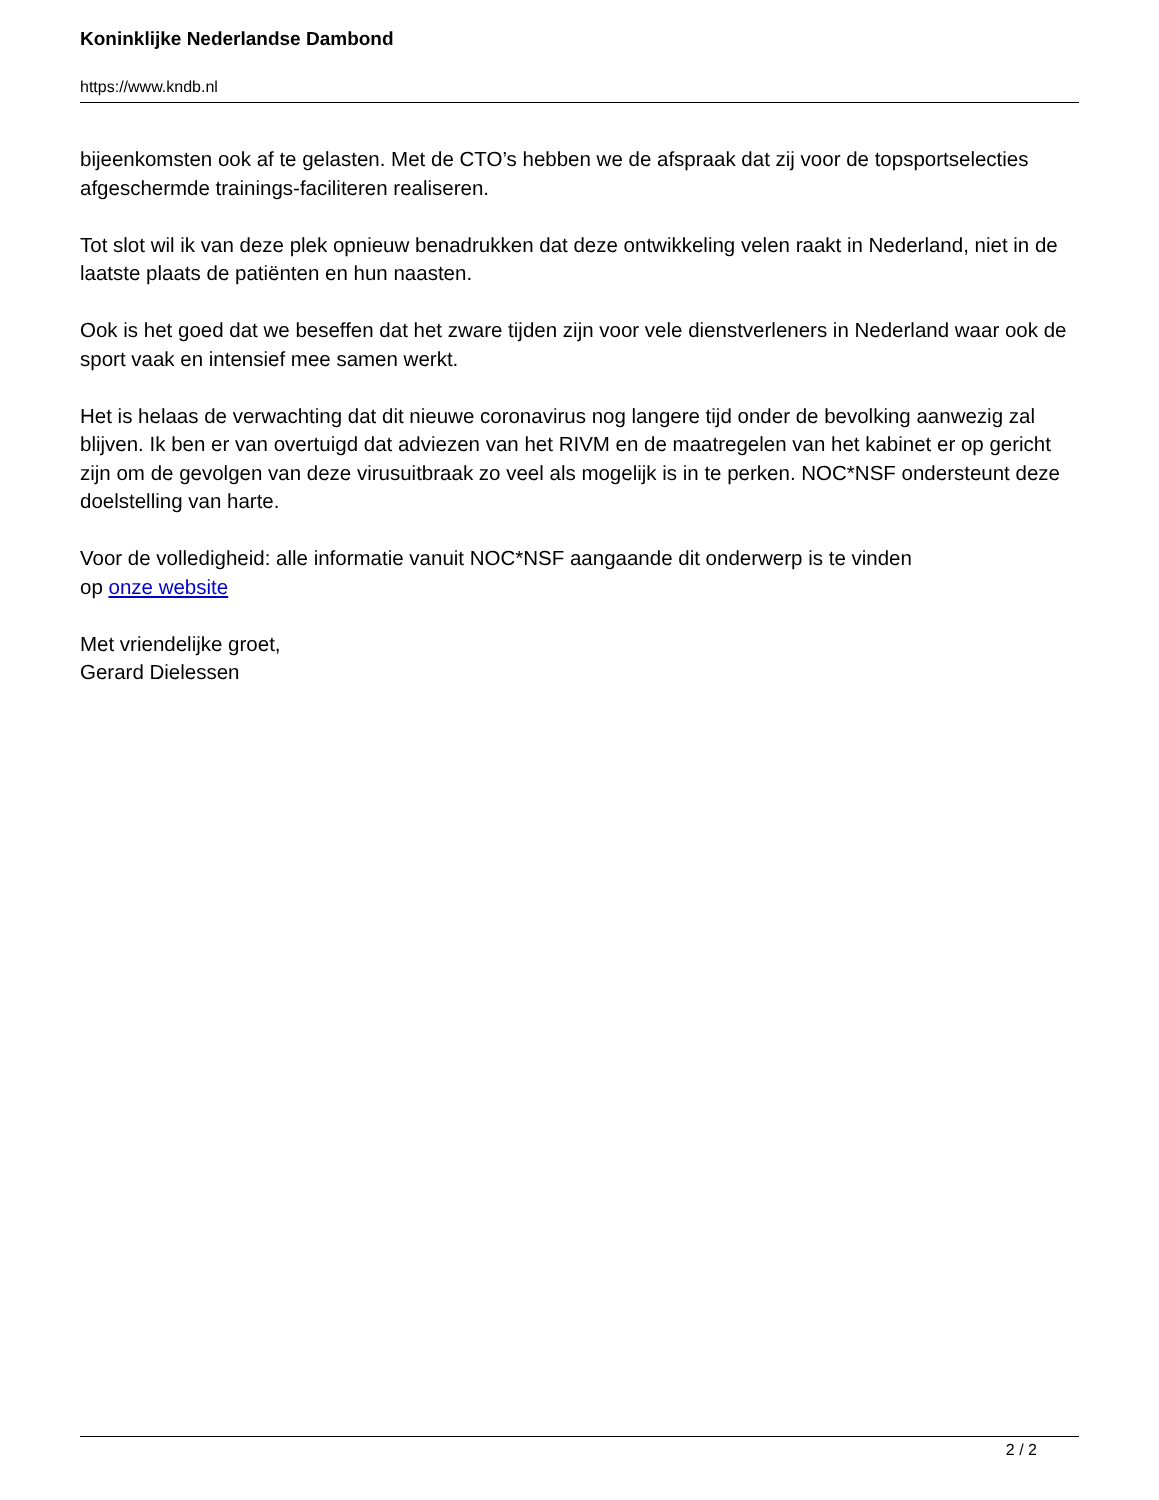Koninklijke Nederlandse Dambond
https://www.kndb.nl
bijeenkomsten ook af te gelasten. Met de CTO’s hebben we de afspraak dat zij voor de topsportselecties afgeschermde trainings-faciliteren realiseren.
Tot slot wil ik van deze plek opnieuw benadrukken dat deze ontwikkeling velen raakt in Nederland, niet in de laatste plaats de patiënten en hun naasten.
Ook is het goed dat we beseffen dat het zware tijden zijn voor vele dienstverleners in Nederland waar ook de sport vaak en intensief mee samen werkt.
Het is helaas de verwachting dat dit nieuwe coronavirus nog langere tijd onder de bevolking aanwezig zal blijven. Ik ben er van overtuigd dat adviezen van het RIVM en de maatregelen van het kabinet er op gericht zijn om de gevolgen van deze virusuitbraak zo veel als mogelijk is in te perken. NOC*NSF ondersteunt deze doelstelling van harte.
Voor de volledigheid: alle informatie vanuit NOC*NSF aangaande dit onderwerp is te vinden
op onze website
Met vriendelijke groet,
Gerard Dielessen
2 / 2